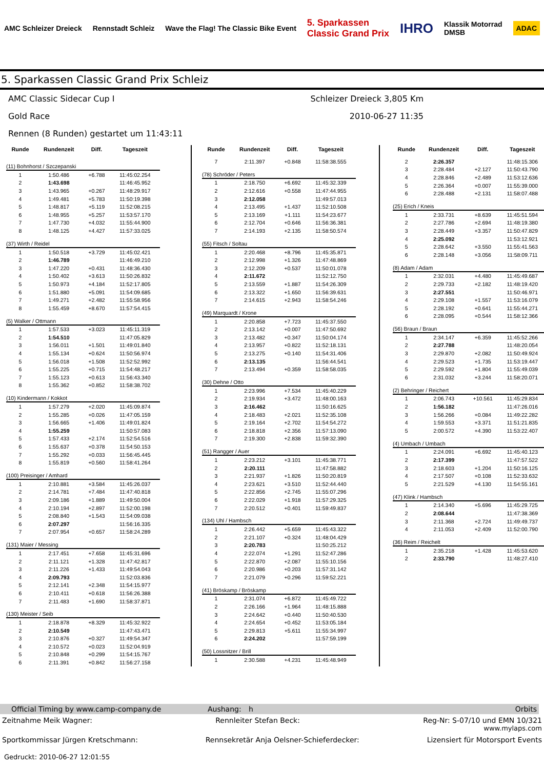AMC Schleizer Dreieck Rennstadt Schleiz
Wave the Flag! The Classic Bike Event
5. Sparkassen
Classic Grand Prix
IHRO
Klassik Motorrad
DMSB
ADAC
5. Sparkassen Classic Grand Prix Schleiz
AMC Classic Sidecar Cup I Schleizer Dreieck 3,805 Km
Gold Race 2010-06-27 11:35
Rennen (8 Runden) gestartet um 11:43:11
| Runde | Rundenzeit | Diff. | Tageszeit |
| --- | --- | --- | --- |
| (11) Bohnhorst / Szczepanski | | | |
| 1 | 1:50.486 | +6.788 | 11:45:02.254 |
| 2 | 1:43.698 | | 11:46:45.952 |
| 3 | 1:43.965 | +0.267 | 11:48:29.917 |
| 4 | 1:49.481 | +5.783 | 11:50:19.398 |
| 5 | 1:48.817 | +5.119 | 11:52:08.215 |
| 6 | 1:48.955 | +5.257 | 11:53:57.170 |
| 7 | 1:47.730 | +4.032 | 11:55:44.900 |
| 8 | 1:48.125 | +4.427 | 11:57:33.025 |
| (37) Wirth / Reidel | | | |
| 1 | 1:50.518 | +3.729 | 11:45:02.421 |
| 2 | 1:46.789 | | 11:46:49.210 |
| 3 | 1:47.220 | +0.431 | 11:48:36.430 |
| 4 | 1:50.402 | +3.613 | 11:50:26.832 |
| 5 | 1:50.973 | +4.184 | 11:52:17.805 |
| 6 | 1:51.880 | +5.091 | 11:54:09.685 |
| 7 | 1:49.271 | +2.482 | 11:55:58.956 |
| 8 | 1:55.459 | +8.670 | 11:57:54.415 |
| (5) Walker / Ottmann | | | |
| 1 | 1:57.533 | +3.023 | 11:45:11.319 |
| 2 | 1:54.510 | | 11:47:05.829 |
| 3 | 1:56.011 | +1.501 | 11:49:01.840 |
| 4 | 1:55.134 | +0.624 | 11:50:56.974 |
| 5 | 1:56.018 | +1.508 | 11:52:52.992 |
| 6 | 1:55.225 | +0.715 | 11:54:48.217 |
| 7 | 1:55.123 | +0.613 | 11:56:43.340 |
| 8 | 1:55.362 | +0.852 | 11:58:38.702 |
| (10) Kindermann / Kokkot | | | |
| 1 | 1:57.279 | +2.020 | 11:45:09.874 |
| 2 | 1:55.285 | +0.026 | 11:47:05.159 |
| 3 | 1:56.665 | +1.406 | 11:49:01.824 |
| 4 | 1:55.259 | | 11:50:57.083 |
| 5 | 1:57.433 | +2.174 | 11:52:54.516 |
| 6 | 1:55.637 | +0.378 | 11:54:50.153 |
| 7 | 1:55.292 | +0.033 | 11:56:45.445 |
| 8 | 1:55.819 | +0.560 | 11:58:41.264 |
| (100) Preisinger / Amhard | | | |
| 1 | 2:10.881 | +3.584 | 11:45:26.037 |
| 2 | 2:14.781 | +7.484 | 11:47:40.818 |
| 3 | 2:09.186 | +1.889 | 11:49:50.004 |
| 4 | 2:10.194 | +2.897 | 11:52:00.198 |
| 5 | 2:08.840 | +1.543 | 11:54:09.038 |
| 6 | 2:07.297 | | 11:56:16.335 |
| 7 | 2:07.954 | +0.657 | 11:58:24.289 |
| (131) Maier / Messing | | | |
| 1 | 2:17.451 | +7.658 | 11:45:31.696 |
| 2 | 2:11.121 | +1.328 | 11:47:42.817 |
| 3 | 2:11.226 | +1.433 | 11:49:54.043 |
| 4 | 2:09.793 | | 11:52:03.836 |
| 5 | 2:12.141 | +2.348 | 11:54:15.977 |
| 6 | 2:10.411 | +0.618 | 11:56:26.388 |
| 7 | 2:11.483 | +1.690 | 11:58:37.871 |
| (130) Meister / Seib | | | |
| 1 | 2:18.878 | +8.329 | 11:45:32.922 |
| 2 | 2:10.549 | | 11:47:43.471 |
| 3 | 2:10.876 | +0.327 | 11:49:54.347 |
| 4 | 2:10.572 | +0.023 | 11:52:04.919 |
| 5 | 2:10.848 | +0.299 | 11:54:15.767 |
| 6 | 2:11.391 | +0.842 | 11:56:27.158 |
| Runde | Rundenzeit | Diff. | Tageszeit |
| --- | --- | --- | --- |
| 7 | 2:11.397 | +0.848 | 11:58:38.555 |
| (78) Schröder / Peters | | | |
| 1 | 2:18.750 | +6.692 | 11:45:32.339 |
| 2 | 2:12.616 | +0.558 | 11:47:44.955 |
| 3 | 2:12.058 | | 11:49:57.013 |
| 4 | 2:13.495 | +1.437 | 11:52:10.508 |
| 5 | 2:13.169 | +1.111 | 11:54:23.677 |
| 6 | 2:12.704 | +0.646 | 11:56:36.381 |
| 7 | 2:14.193 | +2.135 | 11:58:50.574 |
| (55) Fitsch / Soltau | | | |
| 1 | 2:20.468 | +8.796 | 11:45:35.871 |
| 2 | 2:12.998 | +1.326 | 11:47:48.869 |
| 3 | 2:12.209 | +0.537 | 11:50:01.078 |
| 4 | 2:11.672 | | 11:52:12.750 |
| 5 | 2:13.559 | +1.887 | 11:54:26.309 |
| 6 | 2:13.322 | +1.650 | 11:56:39.631 |
| 7 | 2:14.615 | +2.943 | 11:58:54.246 |
| (49) Marquardt / Krone | | | |
| 1 | 2:20.858 | +7.723 | 11:45:37.550 |
| 2 | 2:13.142 | +0.007 | 11:47:50.692 |
| 3 | 2:13.482 | +0.347 | 11:50:04.174 |
| 4 | 2:13.957 | +0.822 | 11:52:18.131 |
| 5 | 2:13.275 | +0.140 | 11:54:31.406 |
| 6 | 2:13.135 | | 11:56:44.541 |
| 7 | 2:13.494 | +0.359 | 11:58:58.035 |
| (30) Dehne / Otto | | | |
| 1 | 2:23.996 | +7.534 | 11:45:40.229 |
| 2 | 2:19.934 | +3.472 | 11:48:00.163 |
| 3 | 2:16.462 | | 11:50:16.625 |
| 4 | 2:18.483 | +2.021 | 11:52:35.108 |
| 5 | 2:19.164 | +2.702 | 11:54:54.272 |
| 6 | 2:18.818 | +2.356 | 11:57:13.090 |
| 7 | 2:19.300 | +2.838 | 11:59:32.390 |
| (51) Rangger / Auer | | | |
| 1 | 2:23.212 | +3.101 | 11:45:38.771 |
| 2 | 2:20.111 | | 11:47:58.882 |
| 3 | 2:21.937 | +1.826 | 11:50:20.819 |
| 4 | 2:23.621 | +3.510 | 11:52:44.440 |
| 5 | 2:22.856 | +2.745 | 11:55:07.296 |
| 6 | 2:22.029 | +1.918 | 11:57:29.325 |
| 7 | 2:20.512 | +0.401 | 11:59:49.837 |
| (134) Uhl / Hambsch | | | |
| 1 | 2:26.442 | +5.659 | 11:45:43.322 |
| 2 | 2:21.107 | +0.324 | 11:48:04.429 |
| 3 | 2:20.783 | | 11:50:25.212 |
| 4 | 2:22.074 | +1.291 | 11:52:47.286 |
| 5 | 2:22.870 | +2.087 | 11:55:10.156 |
| 6 | 2:20.986 | +0.203 | 11:57:31.142 |
| 7 | 2:21.079 | +0.296 | 11:59:52.221 |
| (41) Bröskamp / Bröskamp | | | |
| 1 | 2:31.074 | +6.872 | 11:45:49.722 |
| 2 | 2:26.166 | +1.964 | 11:48:15.888 |
| 3 | 2:24.642 | +0.440 | 11:50:40.530 |
| 4 | 2:24.654 | +0.452 | 11:53:05.184 |
| 5 | 2:29.813 | +5.611 | 11:55:34.997 |
| 6 | 2:24.202 | | 11:57:59.199 |
| (50) Lossnitzer / Brill | | | |
| 1 | 2:30.588 | +4.231 | 11:45:48.949 |
| Runde | Rundenzeit | Diff. | Tageszeit |
| --- | --- | --- | --- |
| 2 | 2:26.357 | | 11:48:15.306 |
| 3 | 2:28.484 | +2.127 | 11:50:43.790 |
| 4 | 2:28.846 | +2.489 | 11:53:12.636 |
| 5 | 2:26.364 | +0.007 | 11:55:39.000 |
| 6 | 2:28.488 | +2.131 | 11:58:07.488 |
| (25) Erich / Kneis | | | |
| 1 | 2:33.731 | +8.639 | 11:45:51.594 |
| 2 | 2:27.786 | +2.694 | 11:48:19.380 |
| 3 | 2:28.449 | +3.357 | 11:50:47.829 |
| 4 | 2:25.092 | | 11:53:12.921 |
| 5 | 2:28.642 | +3.550 | 11:55:41.563 |
| 6 | 2:28.148 | +3.056 | 11:58:09.711 |
| (8) Adam / Adam | | | |
| 1 | 2:32.031 | +4.480 | 11:45:49.687 |
| 2 | 2:29.733 | +2.182 | 11:48:19.420 |
| 3 | 2:27.551 | | 11:50:46.971 |
| 4 | 2:29.108 | +1.557 | 11:53:16.079 |
| 5 | 2:28.192 | +0.641 | 11:55:44.271 |
| 6 | 2:28.095 | +0.544 | 11:58:12.366 |
| (56) Braun / Braun | | | |
| 1 | 2:34.147 | +6.359 | 11:45:52.266 |
| 2 | 2:27.788 | | 11:48:20.054 |
| 3 | 2:29.870 | +2.082 | 11:50:49.924 |
| 4 | 2:29.523 | +1.735 | 11:53:19.447 |
| 5 | 2:29.592 | +1.804 | 11:55:49.039 |
| 6 | 2:31.032 | +3.244 | 11:58:20.071 |
| (2) Behringer / Reichert | | | |
| 1 | 2:06.743 | +10.561 | 11:45:29.834 |
| 2 | 1:56.182 | | 11:47:26.016 |
| 3 | 1:56.266 | +0.084 | 11:49:22.282 |
| 4 | 1:59.553 | +3.371 | 11:51:21.835 |
| 5 | 2:00.572 | +4.390 | 11:53:22.407 |
| (4) Umbach / Umbach | | | |
| 1 | 2:24.091 | +6.692 | 11:45:40.123 |
| 2 | 2:17.399 | | 11:47:57.522 |
| 3 | 2:18.603 | +1.204 | 11:50:16.125 |
| 4 | 2:17.507 | +0.108 | 11:52:33.632 |
| 5 | 2:21.529 | +4.130 | 11:54:55.161 |
| (47) Klink / Hambsch | | | |
| 1 | 2:14.340 | +5.696 | 11:45:29.725 |
| 2 | 2:08.644 | | 11:47:38.369 |
| 3 | 2:11.368 | +2.724 | 11:49:49.737 |
| 4 | 2:11.053 | +2.409 | 11:52:00.790 |
| (36) Reim / Reichelt | | | |
| 1 | 2:35.218 | +1.428 | 11:45:53.620 |
| 2 | 2:33.790 | | 11:48:27.410 |
Official Timing by www.camp-company.de Aushang: h Orbits
Zeitnahme Meik Wagner: Rennleiter Stefan Beck: Reg-Nr: S-07/10 und EMN 10/321
www.mylaps.com
Sportkommissar Jürgen Kretschmann: Rennsekretär Anja Oelsner-Schieferdecker: Lizensiert für Motorsport Events
Gedruckt: 2010-06-27 12:01:55